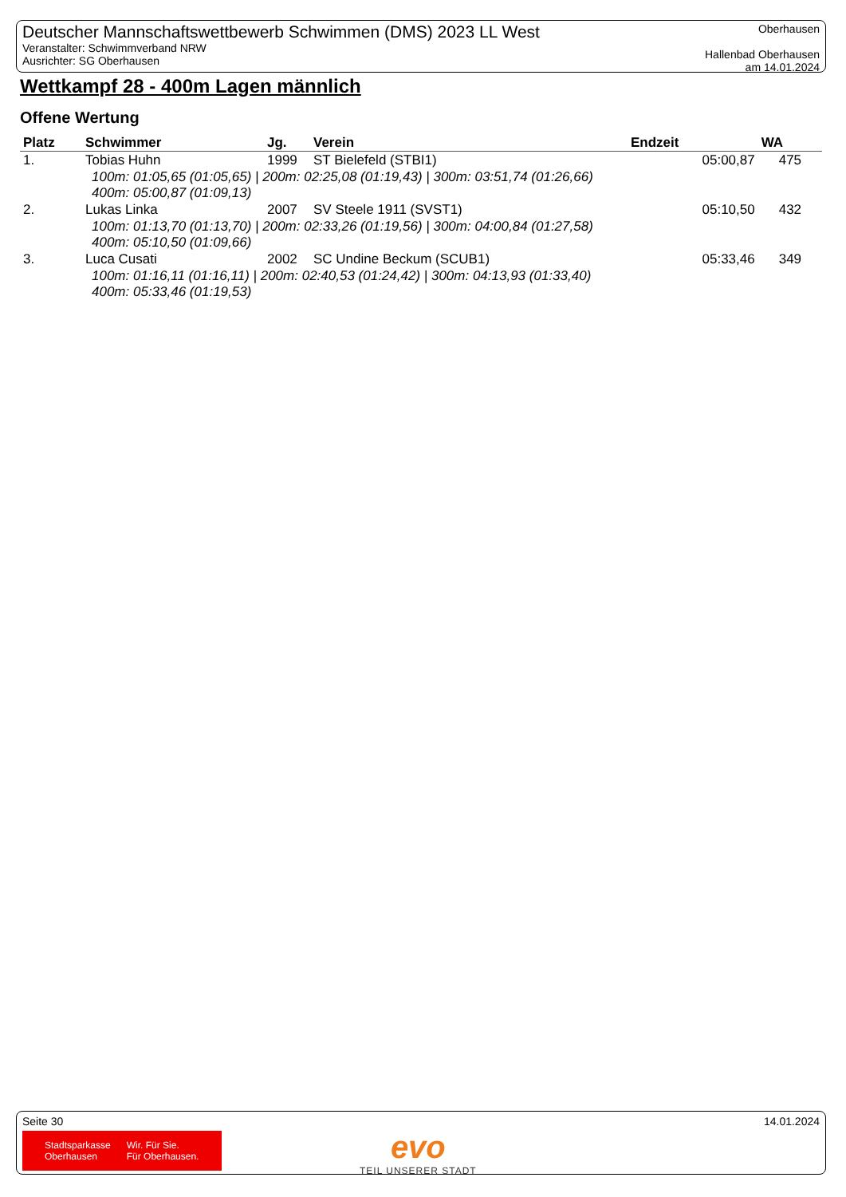Deutscher Mannschaftswettbewerb Schwimmen (DMS) 2023 LL West
Veranstalter: Schwimmverband NRW
Ausrichter: SG Oberhausen
Oberhausen
Hallenbad Oberhausen
am 14.01.2024
Wettkampf 28 - 400m Lagen männlich
Offene Wertung
| Platz | Schwimmer | Jg. | Verein | Endzeit | WA |
| --- | --- | --- | --- | --- | --- |
| 1. | Tobias Huhn | 1999 | ST Bielefeld (STBI1) | 05:00,87 | 475 |
| 100m: 01:05,65 (01:05,65) / 200m: 02:25,08 (01:19,43) / 300m: 03:51,74 (01:26,66) 400m: 05:00,87 (01:09,13) | | | | | |
| 2. | Lukas Linka | 2007 | SV Steele 1911 (SVST1) | 05:10,50 | 432 |
| 100m: 01:13,70 (01:13,70) / 200m: 02:33,26 (01:19,56) / 300m: 04:00,84 (01:27,58) 400m: 05:10,50 (01:09,66) | | | | | |
| 3. | Luca Cusati | 2002 | SC Undine Beckum (SCUB1) | 05:33,46 | 349 |
| 100m: 01:16,11 (01:16,11) / 200m: 02:40,53 (01:24,42) / 300m: 04:13,93 (01:33,40) 400m: 05:33,46 (01:19,53) | | | | | |
Seite 30 14.01.2024
Stadtsparkasse
Oberhausen Wir. Für Sie.
Für Oberhausen.
evo
TEIL UNSERER STADT